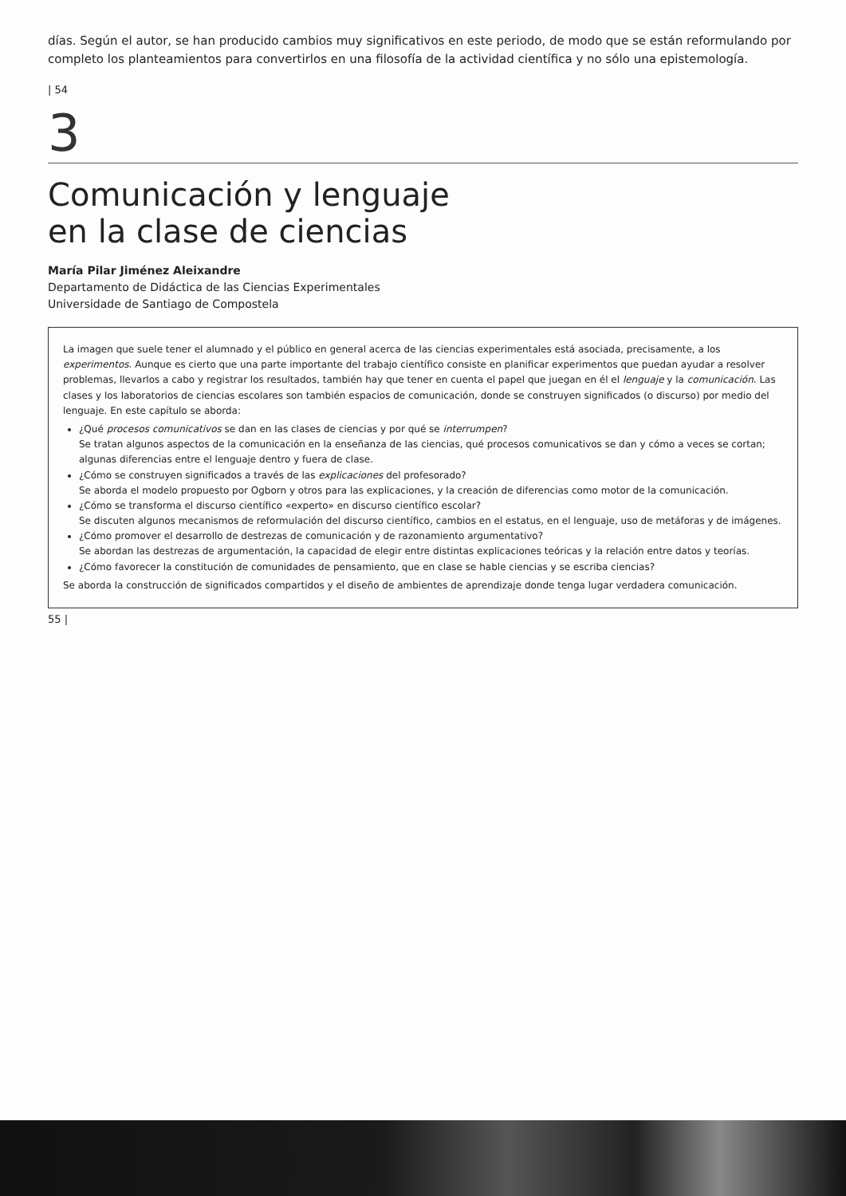días. Según el autor, se han producido cambios muy significativos en este periodo, de modo que se están reformulando por completo los planteamientos para convertirlos en una filosofía de la actividad científica y no sólo una epistemología.
| 54
3
Comunicación y lenguaje
en la clase de ciencias
María Pilar Jiménez Aleixandre
Departamento de Didáctica de las Ciencias Experimentales
Universidade de Santiago de Compostela
La imagen que suele tener el alumnado y el público en general acerca de las ciencias experimentales está asociada, precisamente, a los experimentos. Aunque es cierto que una parte importante del trabajo científico consiste en planificar experimentos que puedan ayudar a resolver problemas, llevarlos a cabo y registrar los resultados, también hay que tener en cuenta el papel que juegan en él el lenguaje y la comunicación. Las clases y los laboratorios de ciencias escolares son también espacios de comunicación, donde se construyen significados (o discurso) por medio del lenguaje. En este capítulo se aborda:
¿Qué procesos comunicativos se dan en las clases de ciencias y por qué se interrumpen?
Se tratan algunos aspectos de la comunicación en la enseñanza de las ciencias, qué procesos comunicativos se dan y cómo a veces se cortan; algunas diferencias entre el lenguaje dentro y fuera de clase.
¿Cómo se construyen significados a través de las explicaciones del profesorado?
Se aborda el modelo propuesto por Ogborn y otros para las explicaciones, y la creación de diferencias como motor de la comunicación.
¿Cómo se transforma el discurso científico «experto» en discurso científico escolar?
Se discuten algunos mecanismos de reformulación del discurso científico, cambios en el estatus, en el lenguaje, uso de metáforas y de imágenes.
¿Cómo promover el desarrollo de destrezas de comunicación y de razonamiento argumentativo?
Se abordan las destrezas de argumentación, la capacidad de elegir entre distintas explicaciones teóricas y la relación entre datos y teorías.
¿Cómo favorecer la constitución de comunidades de pensamiento, que en clase se hable ciencias y se escriba ciencias?
Se aborda la construcción de significados compartidos y el diseño de ambientes de aprendizaje donde tenga lugar verdadera comunicación.
55 |